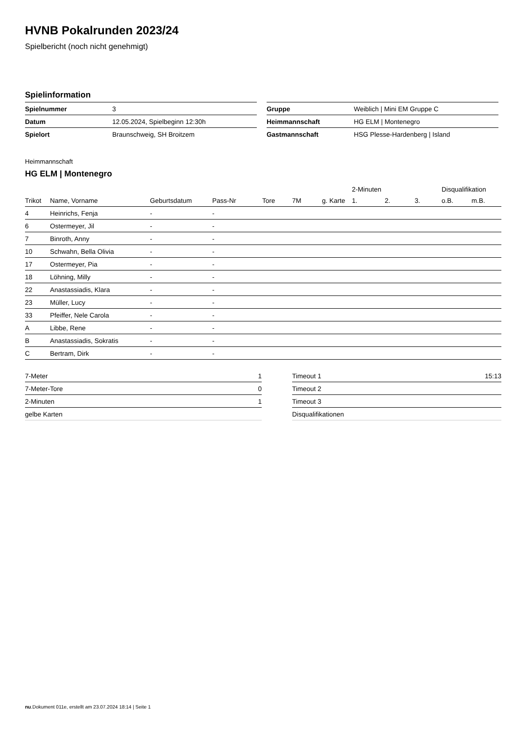HVNB Pokalrunden 2023/24
Spielbericht (noch nicht genehmigt)
Spielinformation
| Spielnummer | 3 |
| Datum | 12.05.2024, Spielbeginn 12:30h |
| Spielort | Braunschweig, SH Broitzem |
| Gruppe | Weiblich / Mini EM Gruppe C |
| Heimmannschaft | HG ELM / Montenegro |
| Gastmannschaft | HSG Plesse-Hardenberg / Island |
Heimmannschaft
HG ELM | Montenegro
| | | | | | | | 2-Minuten | | | Disqualifikation | |
| --- | --- | --- | --- | --- | --- | --- | --- | --- | --- | --- | --- |
| Trikot | Name, Vorname | Geburtsdatum | Pass-Nr | Tore | 7M | g. Karte | 1. | 2. | 3. | o.B. | m.B. |
| 4 | Heinrichs, Fenja | - | - | | | | | | | | |
| 6 | Ostermeyer, Jil | - | - | | | | | | | | |
| 7 | Binroth, Anny | - | - | | | | | | | | |
| 10 | Schwahn, Bella Olivia | - | - | | | | | | | | |
| 17 | Ostermeyer, Pia | - | - | | | | | | | | |
| 18 | Löhning, Milly | - | - | | | | | | | | |
| 22 | Anastassiadis, Klara | - | - | | | | | | | | |
| 23 | Müller, Lucy | - | - | | | | | | | | |
| 33 | Pfeiffer, Nele Carola | - | - | | | | | | | | |
| A | Libbe, Rene | - | - | | | | | | | | |
| B | Anastassiadis, Sokratis | - | - | | | | | | | | |
| C | Bertram, Dirk | - | - | | | | | | | | |
| 7-Meter | 1 |
| 7-Meter-Tore | 0 |
| 2-Minuten | 1 |
| gelbe Karten | |
| Timeout 1 | 15:13 |
| Timeout 2 | |
| Timeout 3 | |
| Disqualifikationen | |
nu.Dokument 011e, erstellt am 23.07.2024 18:14 | Seite 1